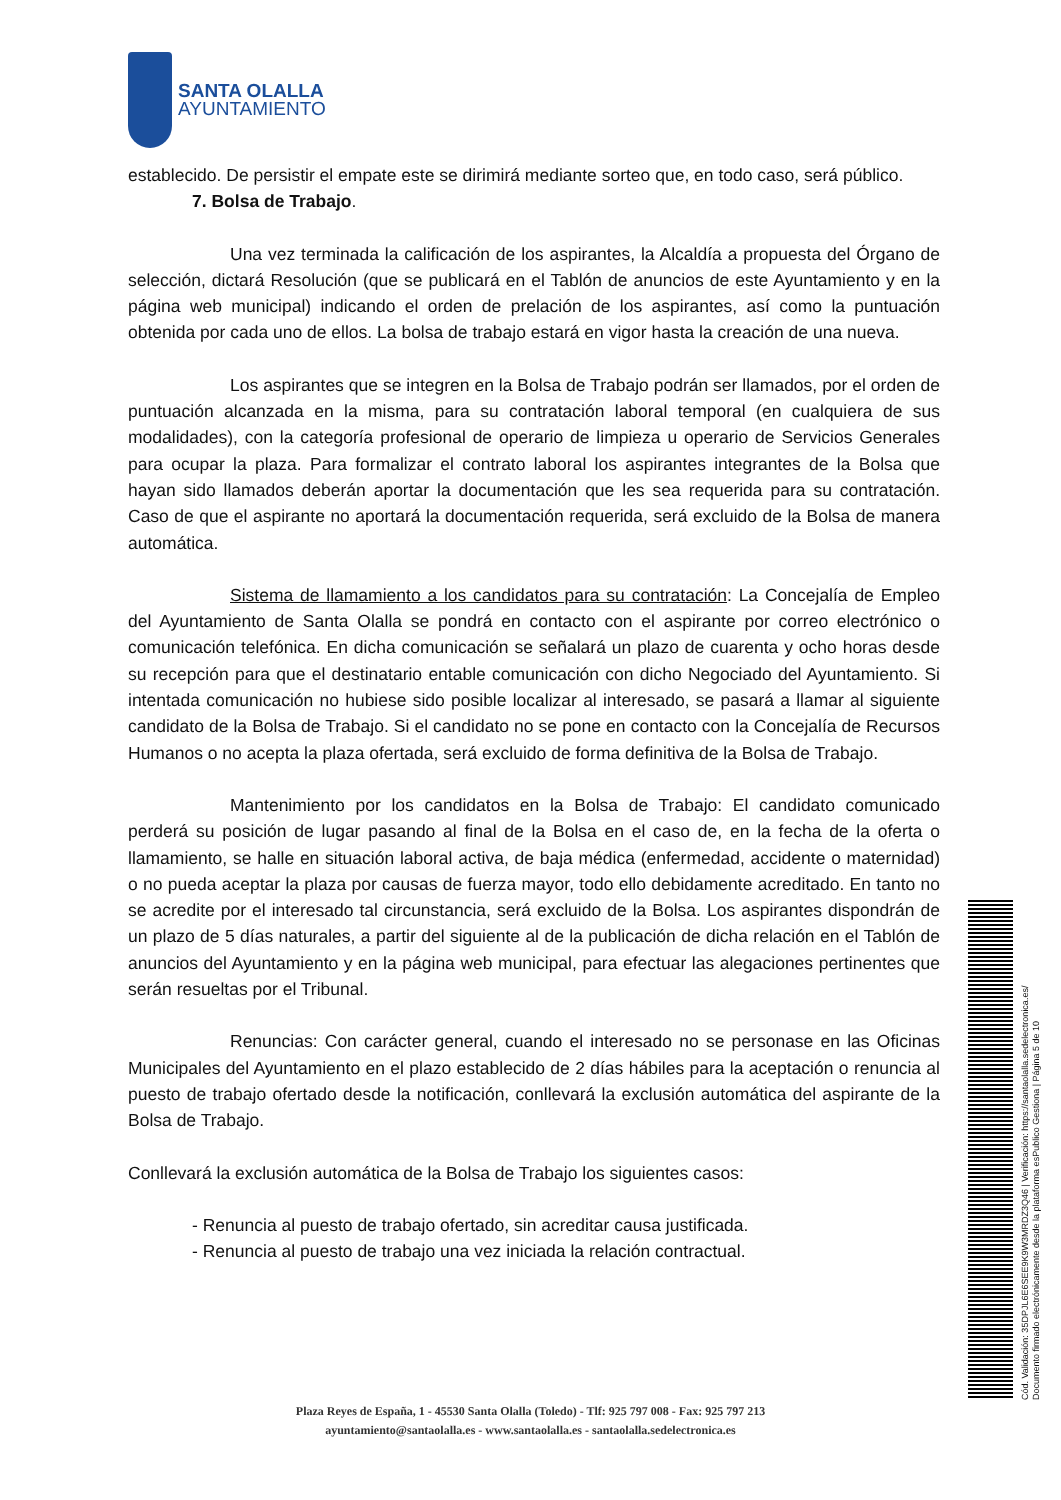SANTA OLALLA
AYUNTAMIENTO
establecido. De persistir el empate este se dirimirá mediante sorteo que, en todo caso, será público.
7. Bolsa de Trabajo.
Una vez terminada la calificación de los aspirantes, la Alcaldía a propuesta del Órgano de selección, dictará Resolución (que se publicará en el Tablón de anuncios de este Ayuntamiento y en la página web municipal) indicando el orden de prelación de los aspirantes, así como la puntuación obtenida por cada uno de ellos. La bolsa de trabajo estará en vigor hasta la creación de una nueva.
Los aspirantes que se integren en la Bolsa de Trabajo podrán ser llamados, por el orden de puntuación alcanzada en la misma, para su contratación laboral temporal (en cualquiera de sus modalidades), con la categoría profesional de operario de limpieza u operario de Servicios Generales para ocupar la plaza. Para formalizar el contrato laboral los aspirantes integrantes de la Bolsa que hayan sido llamados deberán aportar la documentación que les sea requerida para su contratación. Caso de que el aspirante no aportará la documentación requerida, será excluido de la Bolsa de manera automática.
Sistema de llamamiento a los candidatos para su contratación: La Concejalía de Empleo del Ayuntamiento de Santa Olalla se pondrá en contacto con el aspirante por correo electrónico o comunicación telefónica. En dicha comunicación se señalará un plazo de cuarenta y ocho horas desde su recepción para que el destinatario entable comunicación con dicho Negociado del Ayuntamiento. Si intentada comunicación no hubiese sido posible localizar al interesado, se pasará a llamar al siguiente candidato de la Bolsa de Trabajo. Si el candidato no se pone en contacto con la Concejalía de Recursos Humanos o no acepta la plaza ofertada, será excluido de forma definitiva de la Bolsa de Trabajo.
Mantenimiento por los candidatos en la Bolsa de Trabajo: El candidato comunicado perderá su posición de lugar pasando al final de la Bolsa en el caso de, en la fecha de la oferta o llamamiento, se halle en situación laboral activa, de baja médica (enfermedad, accidente o maternidad) o no pueda aceptar la plaza por causas de fuerza mayor, todo ello debidamente acreditado. En tanto no se acredite por el interesado tal circunstancia, será excluido de la Bolsa. Los aspirantes dispondrán de un plazo de 5 días naturales, a partir del siguiente al de la publicación de dicha relación en el Tablón de anuncios del Ayuntamiento y en la página web municipal, para efectuar las alegaciones pertinentes que serán resueltas por el Tribunal.
Renuncias: Con carácter general, cuando el interesado no se personase en las Oficinas Municipales del Ayuntamiento en el plazo establecido de 2 días hábiles para la aceptación o renuncia al puesto de trabajo ofertado desde la notificación, conllevará la exclusión automática del aspirante de la Bolsa de Trabajo.
Conllevará la exclusión automática de la Bolsa de Trabajo los siguientes casos:
- Renuncia al puesto de trabajo ofertado, sin acreditar causa justificada.
- Renuncia al puesto de trabajo una vez iniciada la relación contractual.
Plaza Reyes de España, 1 - 45530 Santa Olalla (Toledo) - Tlf: 925 797 008 - Fax: 925 797 213
ayuntamiento@santaolalla.es - www.santaolalla.es - santaolalla.sedelectronica.es
Cód. Validación: 35DPJL6E6SEE9K9W3MRDZ3Q46 | Verificación: https://santaolalla.sedelectronica.es/
Documento firmado electrónicamente desde la plataforma esPublico Gestiona | Página 5 de 10